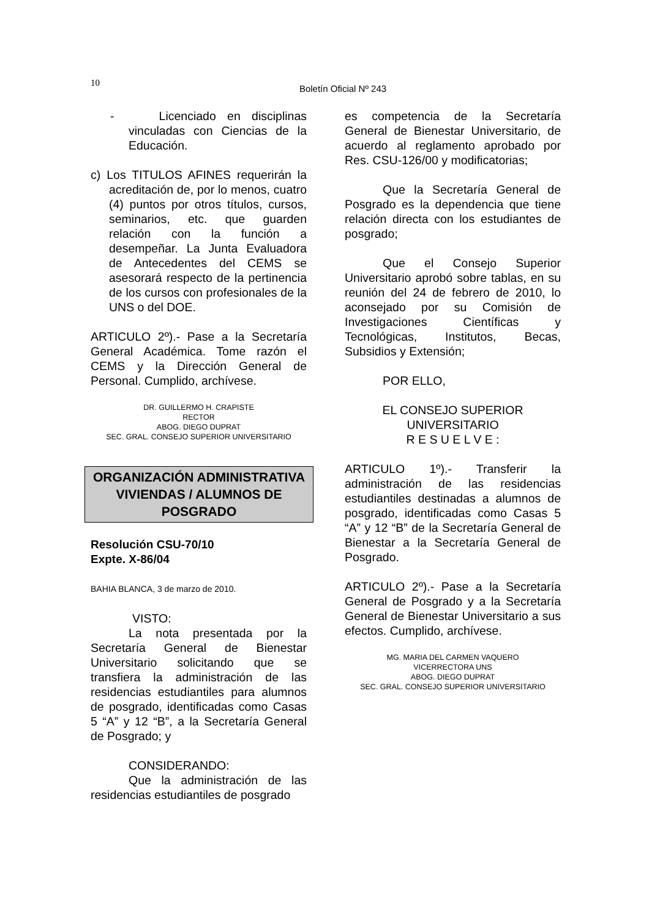10
Boletín Oficial Nº 243
- Licenciado en disciplinas vinculadas con Ciencias de la Educación.
c) Los TITULOS AFINES requerirán la acreditación de, por lo menos, cuatro (4) puntos por otros títulos, cursos, seminarios, etc. que guarden relación con la función a desempeñar. La Junta Evaluadora de Antecedentes del CEMS se asesorará respecto de la pertinencia de los cursos con profesionales de la UNS o del DOE.
ARTICULO 2º).- Pase a la Secretaría General Académica. Tome razón el CEMS y la Dirección General de Personal. Cumplido, archívese.
DR. GUILLERMO H. CRAPISTE
RECTOR
ABOG. DIEGO DUPRAT
SEC. GRAL. CONSEJO SUPERIOR UNIVERSITARIO
ORGANIZACIÓN ADMINISTRATIVA
VIVIENDAS / ALUMNOS DE
POSGRADO
Resolución CSU-70/10
Expte. X-86/04
BAHIA BLANCA, 3 de marzo de 2010.
VISTO:
La nota presentada por la Secretaría General de Bienestar Universitario solicitando que se transfiera la administración de las residencias estudiantiles para alumnos de posgrado, identificadas como Casas 5 “A” y 12 “B”, a la Secretaría General de Posgrado; y
CONSIDERANDO:
Que la administración de las residencias estudiantiles de posgrado
es competencia de la Secretaría General de Bienestar Universitario, de acuerdo al reglamento aprobado por Res. CSU-126/00 y modificatorias;
Que la Secretaría General de Posgrado es la dependencia que tiene relación directa con los estudiantes de posgrado;
Que el Consejo Superior Universitario aprobó sobre tablas, en su reunión del 24 de febrero de 2010, lo aconsejado por su Comisión de Investigaciones Científicas y Tecnológicas, Institutos, Becas, Subsidios y Extensión;
POR ELLO,
EL CONSEJO SUPERIOR UNIVERSITARIO
R E S U E L V E :
ARTICULO 1º).- Transferir la administración de las residencias estudiantiles destinadas a alumnos de posgrado, identificadas como Casas 5 “A” y 12 “B” de la Secretaría General de Bienestar a la Secretaría General de Posgrado.
ARTICULO 2º).- Pase a la Secretaría General de Posgrado y a la Secretaría General de Bienestar Universitario a sus efectos. Cumplido, archívese.
MG. MARIA DEL CARMEN VAQUERO
VICERRECTORA UNS
ABOG. DIEGO DUPRAT
SEC. GRAL. CONSEJO SUPERIOR UNIVERSITARIO